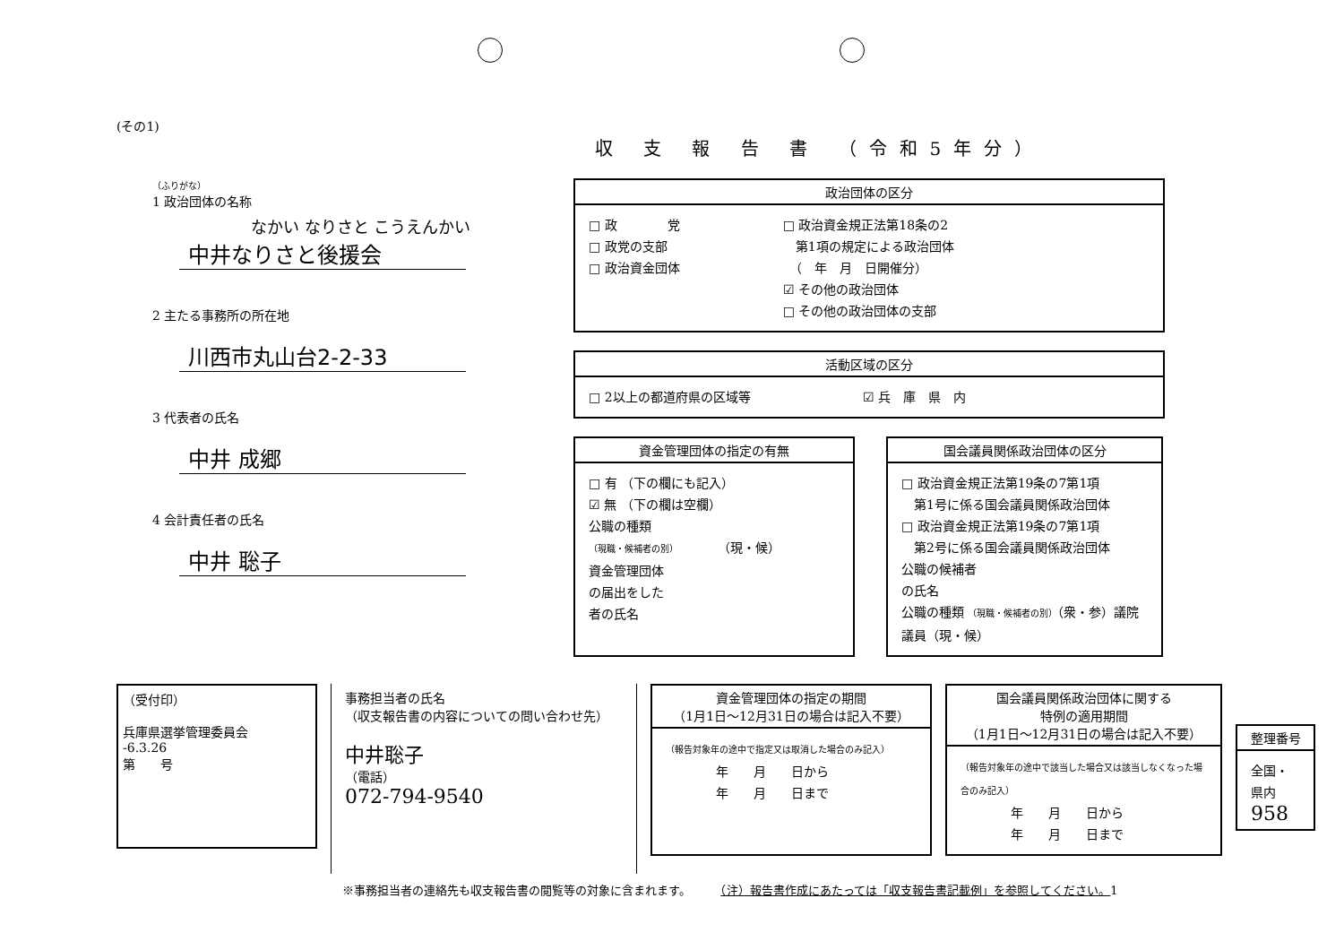(その1)
収 支 報 告 書 （令和5年分）
（ふりがな）
1 政治団体の名称
なかい なりさと こうえんかい
中井なりさと後援会
2 主たる事務所の所在地
川西市丸山台2-2-33
3 代表者の氏名
中井 成郷
4 会計責任者の氏名
中井 聡子
政治団体の区分
□ 政　　　　党
□ 政党の支部
□ 政治資金団体
□ 政治資金規正法第18条の2
　第1項の規定による政治団体
　（　年　月　日開催分）
☑ その他の政治団体
□ その他の政治団体の支部
活動区域の区分
□ 2以上の都道府県の区域等 ☑ 兵　庫　県　内
資金管理団体の指定の有無
□ 有 （下の欄にも記入）
☑ 無 （下の欄は空欄）
公職の種類
（現職・候補者の別）　　　　（現・候）
資金管理団体
の届出をした
者の氏名
国会議員関係政治団体の区分
□ 政治資金規正法第19条の7第1項
　第1号に係る国会議員関係政治団体
□ 政治資金規正法第19条の7第1項
　第2号に係る国会議員関係政治団体
公職の候補者
の氏名
公職の種類 （現職・候補者の別）（衆・参）議院議員（現・候）
（受付印）
兵庫県選挙管理委員会
-6.3.26
第　　号
事務担当者の氏名
（収支報告書の内容についての問い合わせ先）
中井聡子
（電話）
072-794-9540
資金管理団体の指定の期間
（1月1日～12月31日の場合は記入不要）
（報告対象年の途中で指定又は取消した場合のみ記入）
　　　　年　　月　　日から
　　　　年　　月　　日まで
国会議員関係政治団体に関する
特例の適用期間
（1月1日～12月31日の場合は記入不要）
（報告対象年の途中で該当した場合又は該当しなくなった場合のみ記入）
　　　　年　　月　　日から
　　　　年　　月　　日まで
整理番号
全国・県内
958
※事務担当者の連絡先も収支報告書の閲覧等の対象に含まれます。　　　（注）報告書作成にあたっては「収支報告書記載例」を参照してください。1